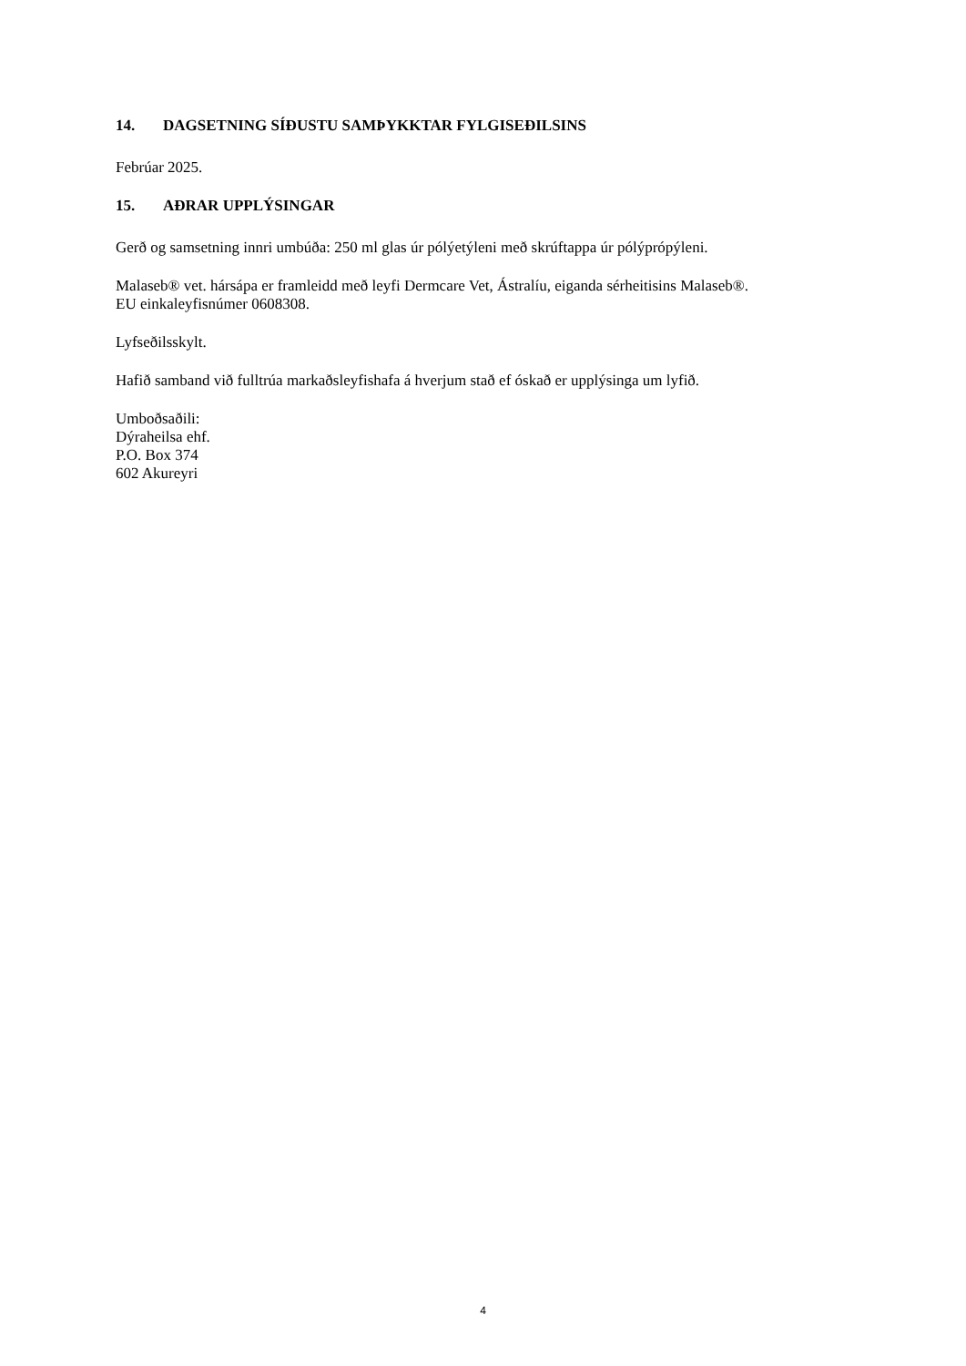14. DAGSETNING SÍÐUSTU SAMÞYKKTAR FYLGISEÐILSINS
Febrúar 2025.
15. AÐRAR UPPLÝSINGAR
Gerð og samsetning innri umbúða: 250 ml glas úr pólýetýleni með skrúftappa úr pólýprópýleni.
Malaseb® vet. hársápa er framleidd með leyfi Dermcare Vet, Ástralíu, eiganda sérheitisins Malaseb®.
EU einkaleyfisnúmer 0608308.
Lyfseðilsskylt.
Hafið samband við fulltrúa markaðsleyfishafa á hverjum stað ef óskað er upplýsinga um lyfið.
Umboðsaðili:
Dýraheilsa ehf.
P.O. Box 374
602 Akureyri
4